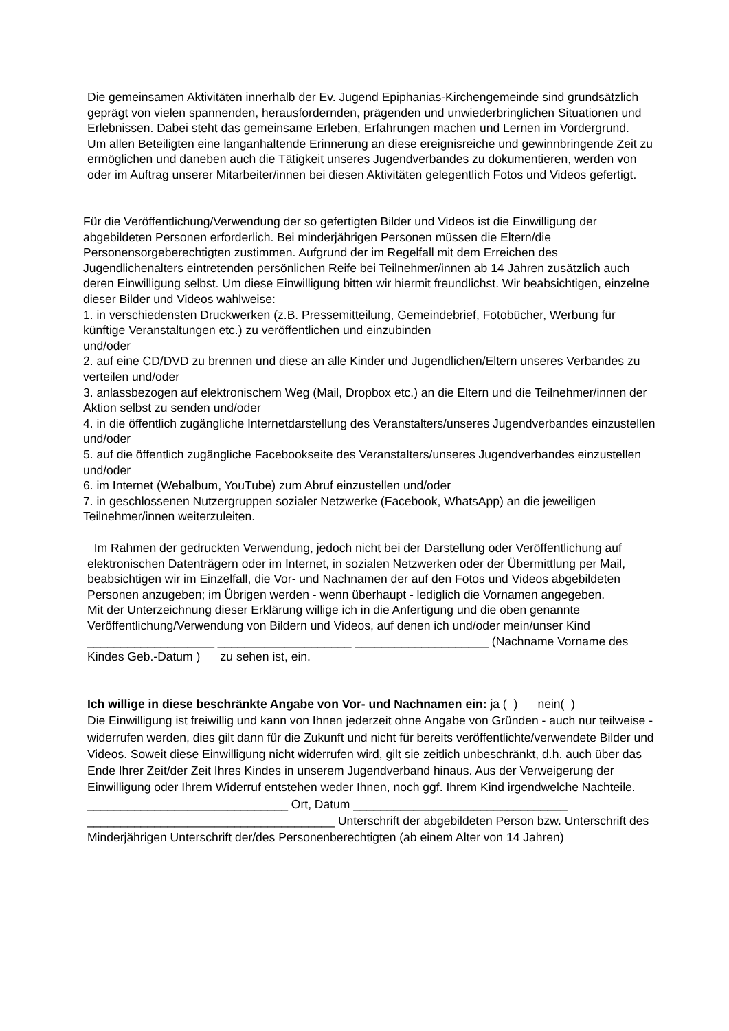Die gemeinsamen Aktivitäten innerhalb der Ev. Jugend Epiphanias-Kirchengemeinde sind grundsätzlich geprägt von vielen spannenden, herausfordernden, prägenden und unwiederbringlichen Situationen und Erlebnissen. Dabei steht das gemeinsame Erleben, Erfahrungen machen und Lernen im Vordergrund.
Um allen Beteiligten eine langanhaltende Erinnerung an diese ereignisreiche und gewinnbringende Zeit zu ermöglichen und daneben auch die Tätigkeit unseres Jugendverbandes zu dokumentieren, werden von oder im Auftrag unserer Mitarbeiter/innen bei diesen Aktivitäten gelegentlich Fotos und Videos gefertigt.
Für die Veröffentlichung/Verwendung der so gefertigten Bilder und Videos ist die Einwilligung der abgebildeten Personen erforderlich. Bei minderjährigen Personen müssen die Eltern/die Personensorgeberechtigten zustimmen. Aufgrund der im Regelfall mit dem Erreichen des Jugendlichenalters eintretenden persönlichen Reife bei Teilnehmer/innen ab 14 Jahren zusätzlich auch deren Einwilligung selbst. Um diese Einwilligung bitten wir hiermit freundlichst. Wir beabsichtigen, einzelne dieser Bilder und Videos wahlweise:
1. in verschiedensten Druckwerken (z.B. Pressemitteilung, Gemeindebrief, Fotobücher, Werbung für künftige Veranstaltungen etc.) zu veröffentlichen und einzubinden
und/oder
2. auf eine CD/DVD zu brennen und diese an alle Kinder und Jugendlichen/Eltern unseres Verbandes zu verteilen und/oder
3. anlassbezogen auf elektronischem Weg (Mail, Dropbox etc.) an die Eltern und die Teilnehmer/innen der Aktion selbst zu senden und/oder
4. in die öffentlich zugängliche Internetdarstellung des Veranstalters/unseres Jugendverbandes einzustellen und/oder
5. auf die öffentlich zugängliche Facebookseite des Veranstalters/unseres Jugendverbandes einzustellen und/oder
6. im Internet (Webalbum, YouTube) zum Abruf einzustellen und/oder
7. in geschlossenen Nutzergruppen sozialer Netzwerke (Facebook, WhatsApp) an die jeweiligen Teilnehmer/innen weiterzuleiten.
Im Rahmen der gedruckten Verwendung, jedoch nicht bei der Darstellung oder Veröffentlichung auf elektronischen Datenträgern oder im Internet, in sozialen Netzwerken oder der Übermittlung per Mail, beabsichtigen wir im Einzelfall, die Vor- und Nachnamen der auf den Fotos und Videos abgebildeten Personen anzugeben; im Übrigen werden - wenn überhaupt - lediglich die Vornamen angegeben.
Mit der Unterzeichnung dieser Erklärung willige ich in die Anfertigung und die oben genannte Veröffentlichung/Verwendung von Bildern und Videos, auf denen ich und/oder mein/unser Kind ___________________ ____________________ ____________________ (Nachname Vorname des Kindes Geb.-Datum ) zu sehen ist, ein.
Ich willige in diese beschränkte Angabe von Vor- und Nachnamen ein: ja ( ) nein( )
Die Einwilligung ist freiwillig und kann von Ihnen jederzeit ohne Angabe von Gründen - auch nur teilweise - widerrufen werden, dies gilt dann für die Zukunft und nicht für bereits veröffentlichte/verwendete Bilder und Videos. Soweit diese Einwilligung nicht widerrufen wird, gilt sie zeitlich unbeschränkt, d.h. auch über das Ende Ihrer Zeit/der Zeit Ihres Kindes in unserem Jugendverband hinaus. Aus der Verweigerung der Einwilligung oder Ihrem Widerruf entstehen weder Ihnen, noch ggf. Ihrem Kind irgendwelche Nachteile.
______________________________ Ort, Datum ________________________________
_____________________________________ Unterschrift der abgebildeten Person bzw. Unterschrift des Minderjährigen Unterschrift der/des Personenberechtigten (ab einem Alter von 14 Jahren)